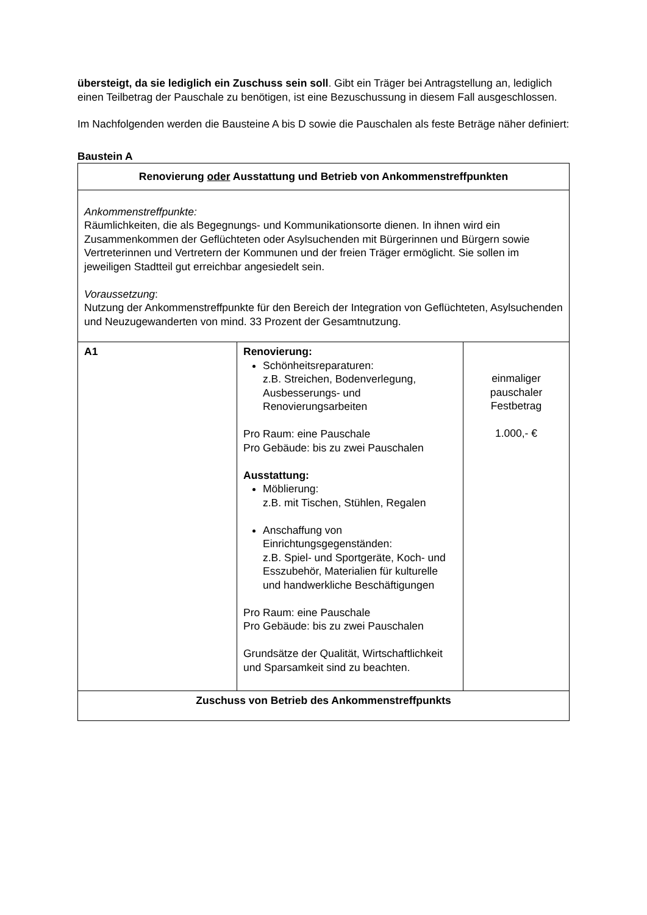übersteigt, da sie lediglich ein Zuschuss sein soll. Gibt ein Träger bei Antragstellung an, lediglich einen Teilbetrag der Pauschale zu benötigen, ist eine Bezuschussung in diesem Fall ausgeschlossen.
Im Nachfolgenden werden die Bausteine A bis D sowie die Pauschalen als feste Beträge näher definiert:
Baustein A
| Renovierung oder Ausstattung und Betrieb von Ankommenstreffpunkten | | |
| Ankommenstreffpunkte: Räumlichkeiten, die als Begegnungs- und Kommunikationsorte dienen. In ihnen wird ein Zusammenkommen der Geflüchteten oder Asylsuchenden mit Bürgerinnen und Bürgern sowie Vertreterinnen und Vertretern der Kommunen und der freien Träger ermöglicht. Sie sollen im jeweiligen Stadtteil gut erreichbar angesiedelt sein. Voraussetzung : Nutzung der Ankommenstreffpunkte für den Bereich der Integration von Geflüchteten, Asylsuchenden und Neuzugewanderten von mind. 33 Prozent der Gesamtnutzung. | | |
| A1 | Renovierung: Schönheitsreparaturen: z.B. Streichen, Bodenverlegung, Ausbesserungs- und Renovierungsarbeiten Pro Raum: eine Pauschale Pro Gebäude: bis zu zwei Pauschalen Ausstattung: Möblierung: z.B. mit Tischen, Stühlen, Regalen Anschaffung von Einrichtungsgegenständen: z.B. Spiel- und Sportgeräte, Koch- und Esszubehör, Materialien für kulturelle und handwerkliche Beschäftigungen Pro Raum: eine Pauschale Pro Gebäude: bis zu zwei Pauschalen Grundsätze der Qualität, Wirtschaftlichkeit und Sparsamkeit sind zu beachten. | einmaliger pauschaler Festbetrag 1.000,- € |
| Zuschuss von Betrieb des Ankommenstreffpunkts | | |